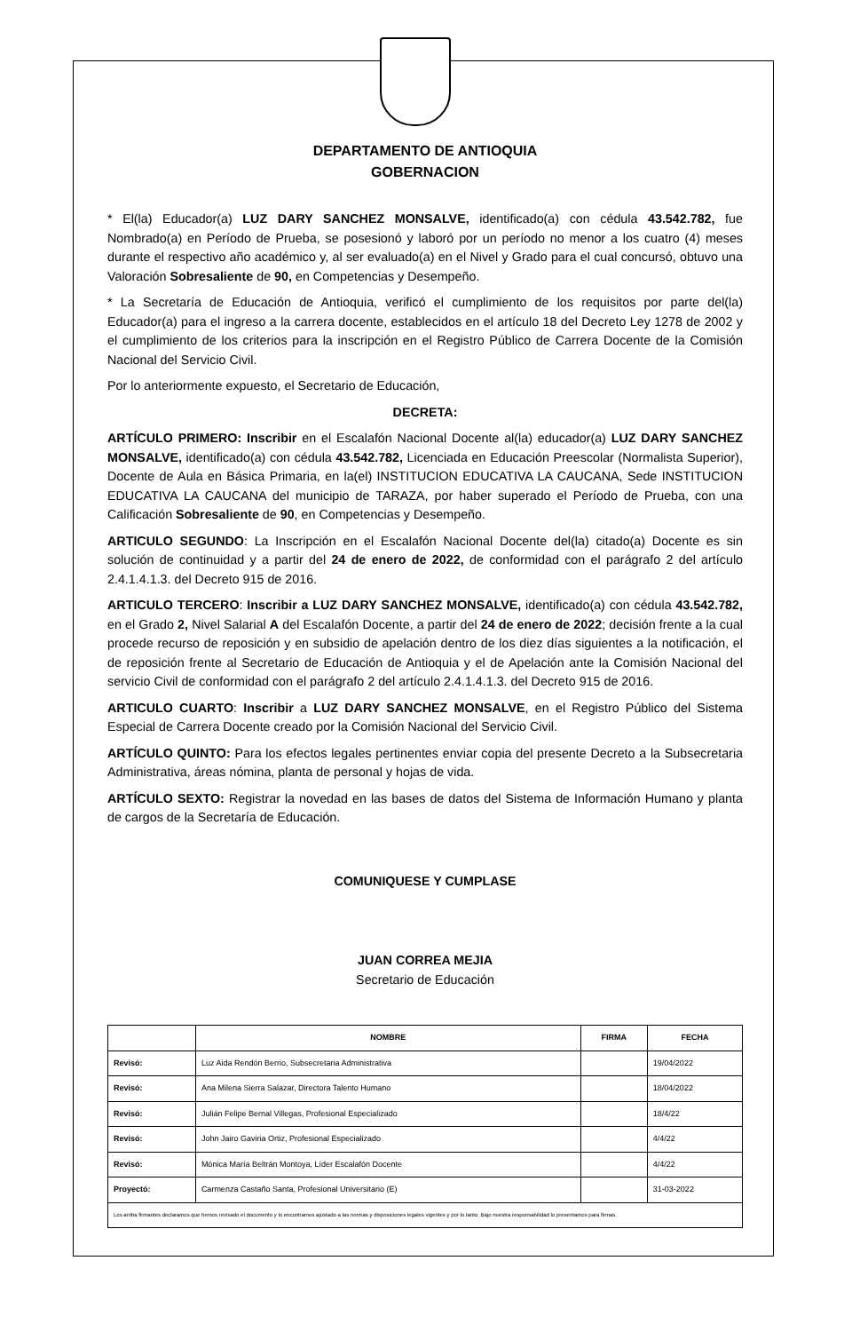DEPARTAMENTO DE ANTIOQUIA
GOBERNACION
* El(la) Educador(a) LUZ DARY SANCHEZ MONSALVE, identificado(a) con cédula 43.542.782, fue Nombrado(a) en Período de Prueba, se posesionó y laboró por un período no menor a los cuatro (4) meses durante el respectivo año académico y, al ser evaluado(a) en el Nivel y Grado para el cual concursó, obtuvo una Valoración Sobresaliente de 90, en Competencias y Desempeño.
* La Secretaría de Educación de Antioquia, verificó el cumplimiento de los requisitos por parte del(la) Educador(a) para el ingreso a la carrera docente, establecidos en el artículo 18 del Decreto Ley 1278 de 2002 y el cumplimiento de los criterios para la inscripción en el Registro Público de Carrera Docente de la Comisión Nacional del Servicio Civil.
Por lo anteriormente expuesto, el Secretario de Educación,
DECRETA:
ARTÍCULO PRIMERO: Inscribir en el Escalafón Nacional Docente al(la) educador(a) LUZ DARY SANCHEZ MONSALVE, identificado(a) con cédula 43.542.782, Licenciada en Educación Preescolar (Normalista Superior), Docente de Aula en Básica Primaria, en la(el) INSTITUCION EDUCATIVA LA CAUCANA, Sede INSTITUCION EDUCATIVA LA CAUCANA del municipio de TARAZA, por haber superado el Período de Prueba, con una Calificación Sobresaliente de 90, en Competencias y Desempeño.
ARTICULO SEGUNDO: La Inscripción en el Escalafón Nacional Docente del(la) citado(a) Docente es sin solución de continuidad y a partir del 24 de enero de 2022, de conformidad con el parágrafo 2 del artículo 2.4.1.4.1.3. del Decreto 915 de 2016.
ARTICULO TERCERO: Inscribir a LUZ DARY SANCHEZ MONSALVE, identificado(a) con cédula 43.542.782, en el Grado 2, Nivel Salarial A del Escalafón Docente, a partir del 24 de enero de 2022; decisión frente a la cual procede recurso de reposición y en subsidio de apelación dentro de los diez días siguientes a la notificación, el de reposición frente al Secretario de Educación de Antioquia y el de Apelación ante la Comisión Nacional del servicio Civil de conformidad con el parágrafo 2 del artículo 2.4.1.4.1.3. del Decreto 915 de 2016.
ARTICULO CUARTO: Inscribir a LUZ DARY SANCHEZ MONSALVE, en el Registro Público del Sistema Especial de Carrera Docente creado por la Comisión Nacional del Servicio Civil.
ARTÍCULO QUINTO: Para los efectos legales pertinentes enviar copia del presente Decreto a la Subsecretaria Administrativa, áreas nómina, planta de personal y hojas de vida.
ARTÍCULO SEXTO: Registrar la novedad en las bases de datos del Sistema de Información Humano y planta de cargos de la Secretaría de Educación.
COMUNIQUESE Y CUMPLASE
JUAN CORREA MEJIA
Secretario de Educación
| | NOMBRE | FIRMA | FECHA |
| --- | --- | --- | --- |
| Revisó: | Luz Aida Rendón Berrio, Subsecretaria Administrativa | | 19/04/2022 |
| Revisó: | Ana Milena Sierra Salazar, Directora Talento Humano | | 18/04/2022 |
| Revisó: | Julián Felipe Bernal Villegas, Profesional Especializado | | 18/4/22 |
| Revisó: | John Jairo Gaviria Ortiz, Profesional Especializado | | 4/4/22 |
| Revisó: | Mónica María Beltrán Montoya, Líder Escalafón Docente | | 4/4/22 |
| Proyectó: | Carmenza Castaño Santa, Profesional Universitario (E) | | 31-03-2022 |
| Los arriba firmantes declaramos que hemos revisado el documento y lo encontramos ajustado a las normas y disposiciones legales vigentes y por lo tanto. Bajo nuestra responsabilidad lo presentamos para firmas. | | | |